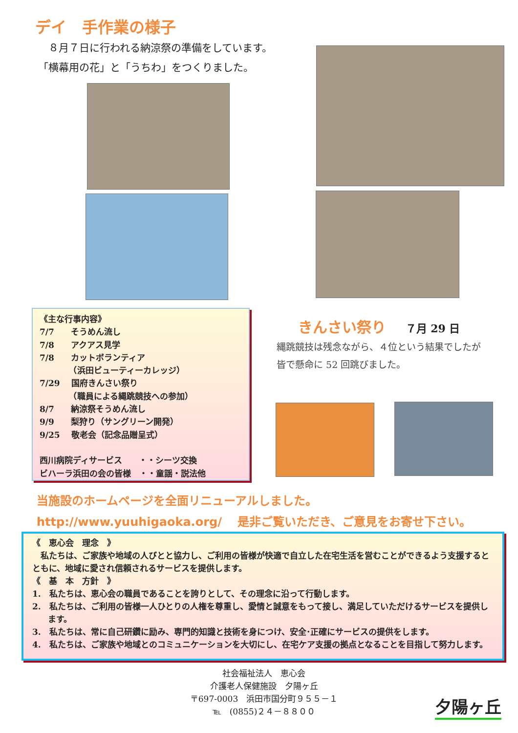デイ　手作業の様子
　８月７日に行われる納涼祭の準備をしています。
「横幕用の花」と「うちわ」をつくりました。
《主な行事内容》
7/7　　そうめん流し
7/8　　アクアス見学
7/8　　カットボランティア
　　　　（浜田ビューティーカレッジ）
7/29　 国府きんさい祭り
　　　　（職員による縄跳競技への参加）
8/7　　納涼祭そうめん流し
9/9　　梨狩り（サングリーン開発）
9/25　 敬老会（記念品贈呈式）
西川病院ディサービス　　・・シーツ交換
ビハーラ浜田の会の皆様　・・童謡・説法他
きんさい祭り ７月 29 日
縄跳競技は残念ながら、４位という結果でしたが
皆で懸命に 52 回跳びました。
当施設のホームページを全面リニューアルしました。
http://www.yuuhigaoka.org/　 是非ご覧いただき、ご意見をお寄せ下さい。
《　恵心会　理念　》
　私たちは、ご家族や地域の人びとと協力し、ご利用の皆様が快適で自立した在宅生活を営むことができるよう支援するとともに、地域に愛され信頼されるサービスを提供します。
《　基　本　方針　》
1.　私たちは、恵心会の職員であることを誇りとして、その理念に沿って行動します。
2.　私たちは、ご利用の皆様一人ひとりの人権を尊重し、愛情と誠意をもって接し、満足していただけるサービスを提供します。
3.　私たちは、常に自己研鑽に励み、専門的知識と技術を身につけ、安全･正確にサービスの提供をします。
4.　私たちは、ご家族や地域とのコミュニケーションを大切にし、在宅ケア支援の拠点となることを目指して努力します。
社会福祉法人　恵心会
介護老人保健施設　夕陽ヶ丘
〒697-0003　浜田市国分町９５５－１
℡　(0855)２４－８８００
夕陽ヶ丘